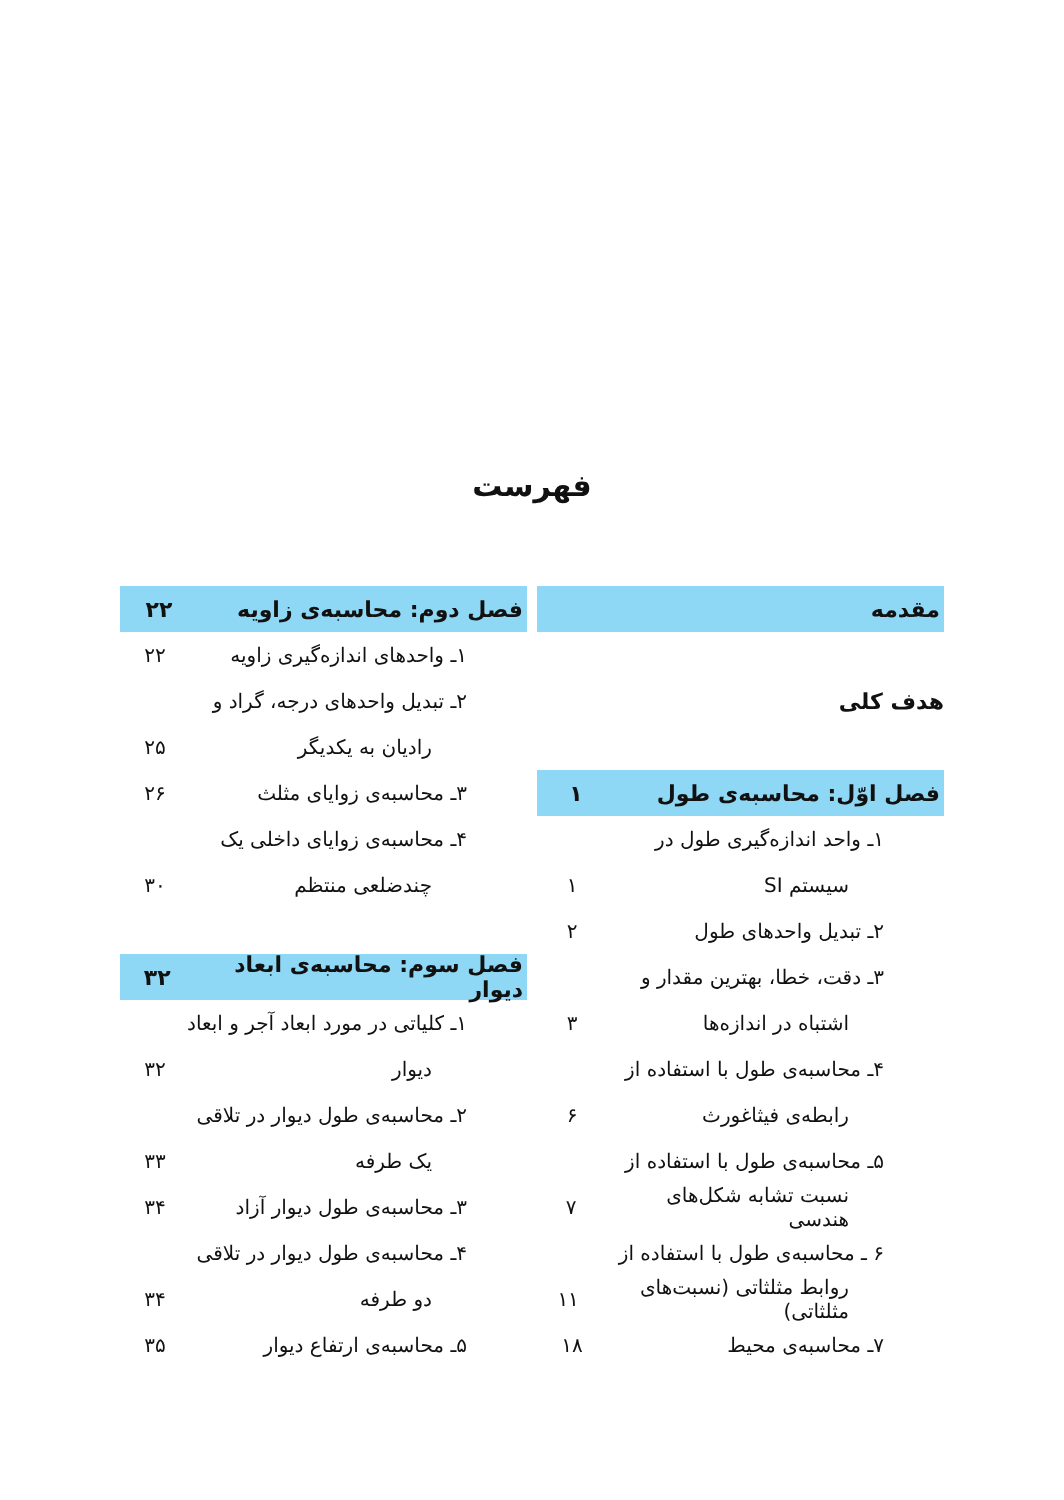فهرست
مقدمه
هدف کلی
فصل اوّل: محاسبه‌ی طول ۱
۱ـ واحد اندازه‌گیری طول در
سیستم SI ۱
۲ـ تبدیل واحدهای طول ۲
۳ـ دقت، خطا، بهترین مقدار و
اشتباه در اندازه‌ها ۳
۴ـ محاسبه‌ی طول با استفاده از
رابطه‌ی فیثاغورث ۶
۵ـ محاسبه‌ی طول با استفاده از
نسبت تشابه شکل‌های هندسی ۷
۶ ـ محاسبه‌ی طول با استفاده از
روابط مثلثاتی (نسبت‌های مثلثاتی) ۱۱
۷ـ محاسبه‌ی محیط ۱۸
فصل دوم: محاسبه‌ی زاویه ۲۲
۱ـ واحدهای اندازه‌گیری زاویه ۲۲
۲ـ تبدیل واحدهای درجه، گراد و
رادیان به یکدیگر ۲۵
۳ـ محاسبه‌ی زوایای مثلث ۲۶
۴ـ محاسبه‌ی زوایای داخلی یک
چندضلعی منتظم ۳۰
فصل سوم: محاسبه‌ی ابعاد دیوار ۳۲
۱ـ کلیاتی در مورد ابعاد آجر و ابعاد
دیوار ۳۲
۲ـ محاسبه‌ی طول دیوار در تلاقی
یک طرفه ۳۳
۳ـ محاسبه‌ی طول دیوار آزاد ۳۴
۴ـ محاسبه‌ی طول دیوار در تلاقی
دو طرفه ۳۴
۵ـ محاسبه‌ی ارتفاع دیوار ۳۵